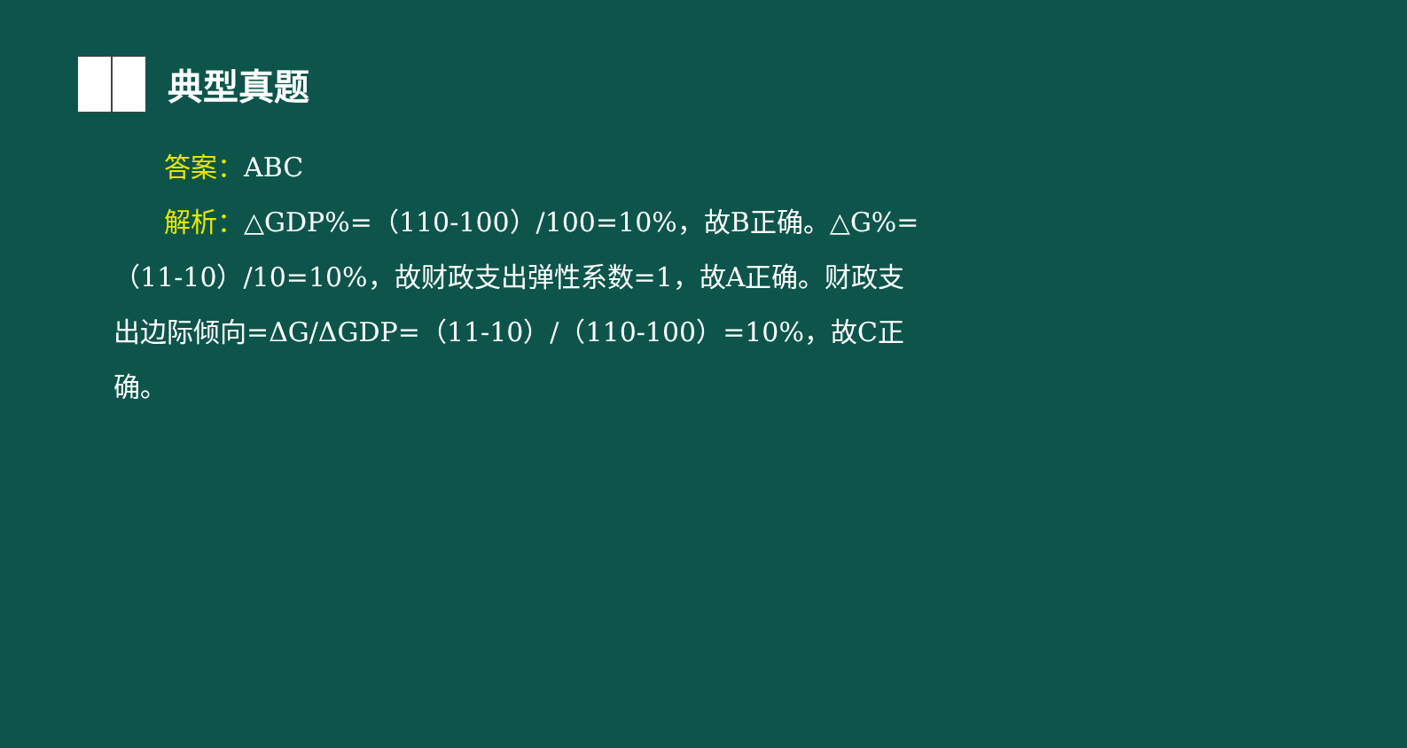典型真题
答案：ABC
解析：△GDP%=（110-100）/100=10%，故B正确。△G%=（11-10）/10=10%，故财政支出弹性系数=1，故A正确。财政支出边际倾向=ΔG/ΔGDP=（11-10）/（110-100）=10%，故C正确。